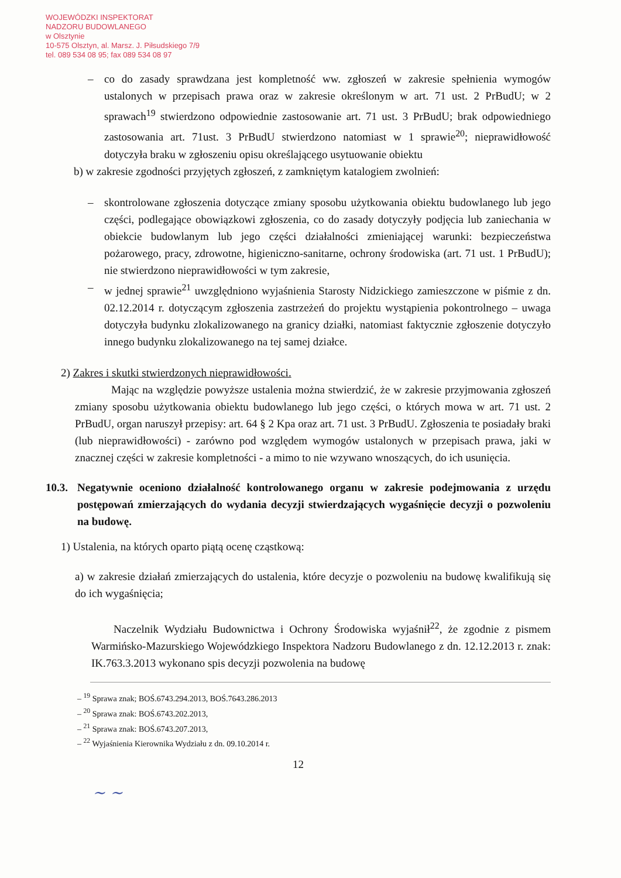WOJEWÓDZKI INSPEKTORAT
NADZORU BUDOWLANEGO
w Olsztynie
10-575 Olsztyn, al. Marsz. J. Piłsudskiego 7/9
tel. 089 534 08 95; fax 089 534 08 97
– co do zasady sprawdzana jest kompletność ww. zgłoszeń w zakresie spełnienia wymogów ustalonych w przepisach prawa oraz w zakresie określonym w art. 71 ust. 2 PrBudU; w 2 sprawach<sup>19</sup> stwierdzono odpowiednie zastosowanie art. 71 ust. 3 PrBudU; brak odpowiedniego zastosowania art. 71ust. 3 PrBudU stwierdzono natomiast w 1 sprawie<sup>20</sup>; nieprawidłowość dotyczyła braku w zgłoszeniu opisu określającego usytuowanie obiektu
b) w zakresie zgodności przyjętych zgłoszeń, z zamkniętym katalogiem zwolnień:
– skontrolowane zgłoszenia dotyczące zmiany sposobu użytkowania obiektu budowlanego lub jego części, podlegające obowiązkowi zgłoszenia, co do zasady dotyczyły podjęcia lub zaniechania w obiekcie budowlanym lub jego części działalności zmieniającej warunki: bezpieczeństwa pożarowego, pracy, zdrowotne, higieniczno-sanitarne, ochrony środowiska (art. 71 ust. 1 PrBudU); nie stwierdzono nieprawidłowości w tym zakresie,
– w jednej sprawie<sup>21</sup> uwzględniono wyjaśnienia Starosty Nidzickiego zamieszczone w piśmie z dn. 02.12.2014 r. dotyczącym zgłoszenia zastrzeżeń do projektu wystąpienia pokontrolnego – uwaga dotyczyła budynku zlokalizowanego na granicy działki, natomiast faktycznie zgłoszenie dotyczyło innego budynku zlokalizowanego na tej samej działce.
2) Zakres i skutki stwierdzonych nieprawidłowości.
Mając na względzie powyższe ustalenia można stwierdzić, że w zakresie przyjmowania zgłoszeń zmiany sposobu użytkowania obiektu budowlanego lub jego części, o których mowa w art. 71 ust. 2 PrBudU, organ naruszył przepisy: art. 64 § 2 Kpa oraz art. 71 ust. 3 PrBudU. Zgłoszenia te posiadały braki (lub nieprawidłowości) - zarówno pod względem wymogów ustalonych w przepisach prawa, jaki w znacznej części w zakresie kompletności - a mimo to nie wzywano wnoszących, do ich usunięcia.
10.3.
Negatywnie oceniono działalność kontrolowanego organu w zakresie podejmowania z urzędu postępowań zmierzających do wydania decyzji stwierdzających wygaśnięcie decyzji o pozwoleniu na budowę.
1) Ustalenia, na których oparto piątą ocenę cząstkową:
a) w zakresie działań zmierzających do ustalenia, które decyzje o pozwoleniu na budowę kwalifikują się do ich wygaśnięcia;
Naczelnik Wydziału Budownictwa i Ochrony Środowiska wyjaśnił<sup>22</sup>, że zgodnie z pismem Warmińsko-Mazurskiego Wojewódzkiego Inspektora Nadzoru Budowlanego z dn. 12.12.2013 r. znak: IK.763.3.2013 wykonano spis decyzji pozwolenia na budowę
– <sup>19</sup> Sprawa znak; BOŚ.6743.294.2013, BOŚ.7643.286.2013
– <sup>20</sup> Sprawa znak: BOŚ.6743.202.2013,
– <sup>21</sup> Sprawa znak: BOŚ.6743.207.2013,
– <sup>22</sup> Wyjaśnienia Kierownika Wydziału z dn. 09.10.2014 r.
12
~ ~